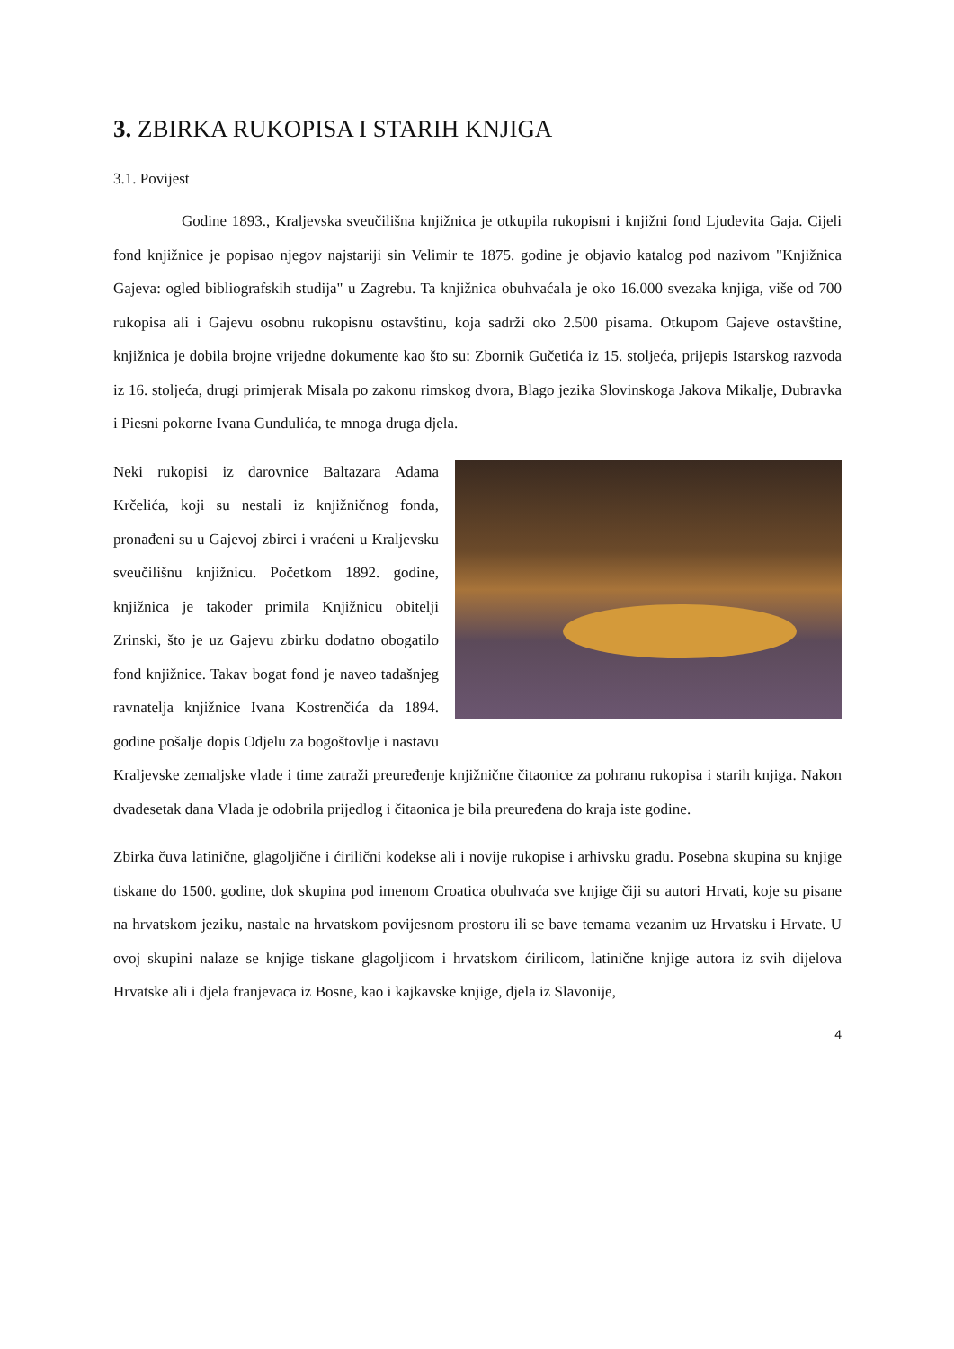3. ZBIRKA RUKOPISA I STARIH KNJIGA
3.1. Povijest
Godine 1893., Kraljevska sveučilišna knjižnica je otkupila rukopisni i knjižni fond Ljudevita Gaja. Cijeli fond knjižnice je popisao njegov najstariji sin Velimir te 1875. godine je objavio katalog pod nazivom "Knjižnica Gajeva: ogled bibliografskih studija" u Zagrebu. Ta knjižnica obuhvaćala je oko 16.000 svezaka knjiga, više od 700 rukopisa ali i Gajevu osobnu rukopisnu ostavštinu, koja sadrži oko 2.500 pisama. Otkupom Gajeve ostavštine, knjižnica je dobila brojne vrijedne dokumente kao što su: Zbornik Gučetića iz 15. stoljeća, prijepis Istarskog razvoda iz 16. stoljeća, drugi primjerak Misala po zakonu rimskog dvora, Blago jezika Slovinskoga Jakova Mikalje, Dubravka i Piesni pokorne Ivana Gundulića, te mnoga druga djela.
Neki rukopisi iz darovnice Baltazara Adama Krčelića, koji su nestali iz knjižničnog fonda, pronađeni su u Gajevoj zbirci i vraćeni u Kraljevsku sveučilišnu knjižnicu. Početkom 1892. godine, knjižnica je također primila Knjižnicu obitelji Zrinski, što je uz Gajevu zbirku dodatno obogatilo fond knjižnice. Takav bogat fond je naveo tadašnjeg ravnatelja knjižnice Ivana Kostrenčića da 1894. godine pošalje dopis Odjelu za bogoštovlje i nastavu Kraljevske zemaljske vlade i time zatraži preuređenje knjižnične čitaonice za pohranu rukopisa i starih knjiga. Nakon dvadesetak dana Vlada je odobrila prijedlog i čitaonica je bila preuređena do kraja iste godine.
Zbirka čuva latinične, glagoljične i ćirilični kodekse ali i novije rukopise i arhivsku građu. Posebna skupina su knjige tiskane do 1500. godine, dok skupina pod imenom Croatica obuhvaća sve knjige čiji su autori Hrvati, koje su pisane na hrvatskom jeziku, nastale na hrvatskom povijesnom prostoru ili se bave temama vezanim uz Hrvatsku i Hrvate. U ovoj skupini nalaze se knjige tiskane glagoljicom i hrvatskom ćirilicom, latinične knjige autora iz svih dijelova Hrvatske ali i djela franjevaca iz Bosne, kao i kajkavske knjige, djela iz Slavonije,
4